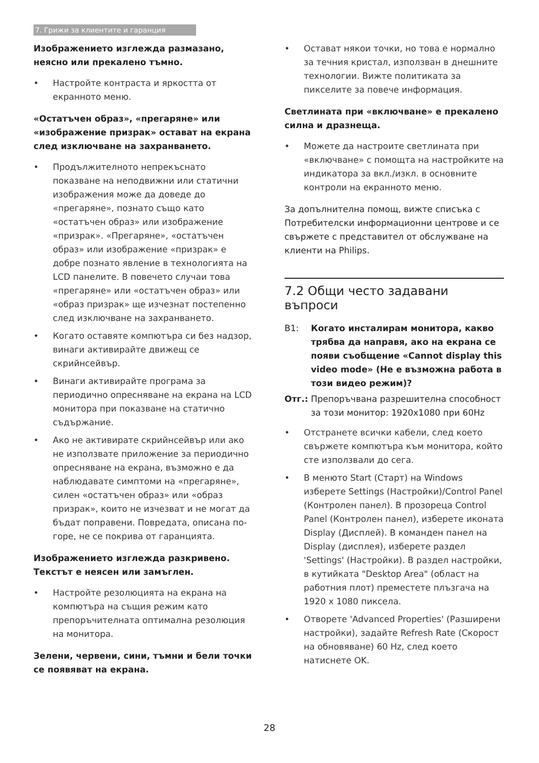7. Грижи за клиентите и гаранция
Изображението изглежда размазано, неясно или прекалено тъмно.
• Настройте контраста и яркостта от екранното меню.
«Остатъчен образ», «прегаряне» или «изображение призрак» остават на екрана след изключване на захранването.
• Продължителното непрекъснато показване на неподвижни или статични изображения може да доведе до «прегаряне», познато също като «остатъчен образ» или изображение «призрак». «Прегаряне», «остатъчен образ» или изображение «призрак» е добре познато явление в технологията на LCD панелите. В повечето случаи това «прегаряне» или «остатъчен образ» или «образ призрак» ще изчезнат постепенно след изключване на захранването.
• Когато оставяте компютъра си без надзор, винаги активирайте движещ се скрийнсейвър.
• Винаги активирайте програма за периодично опресняване на екрана на LCD монитора при показване на статично съдържание.
• Ако не активирате скрийнсейвър или ако не използвате приложение за периодично опресняване на екрана, възможно е да наблюдавате симптоми на «прегаряне», силен «остатъчен образ» или «образ призрак», които не изчезват и не могат да бъдат поправени. Повредата, описана по-горе, не се покрива от гаранцията.
Изображението изглежда разкривено. Текстът е неясен или замъглен.
• Настройте резолюцията на екрана на компютъра на същия режим като препоръчителната оптимална резолюция на монитора.
Зелени, червени, сини, тъмни и бели точки се появяват на екрана.
• Остават някои точки, но това е нормално за течния кристал, използван в днешните технологии. Вижте политиката за пикселите за повече информация.
Светлината при «включване» е прекалено силна и дразнеща.
• Можете да настроите светлината при «включване» с помощта на настройките на индикатора за вкл./изкл. в основните контроли на екранното меню.
За допълнителна помощ, вижте списъка с Потребителски информационни центрове и се свържете с представител от обслужване на клиенти на Philips.
7.2 Общи често задавани въпроси
В1: Когато инсталирам монитора, какво трябва да направя, ако на екрана се появи съобщение «Cannot display this video mode» (Не е възможна работа в този видео режим)?
Отг.: Препоръчвана разрешителна способност за този монитор: 1920x1080 при 60Hz
• Отстранете всички кабели, след което свържете компютъра към монитора, който сте използвали до сега.
• В менюто Start (Старт) на Windows изберете Settings (Настройки)/Control Panel (Контролен панел). В прозореца Control Panel (Контролен панел), изберете иконата Display (Дисплей). В команден панел на Display (дисплея), изберете раздел 'Settings' (Настройки). В раздел настройки, в кутийката "Desktop Area" (област на работния плот) преместете плъзгача на 1920 x 1080 пиксела.
• Отворете 'Advanced Properties' (Разширени настройки), задайте Refresh Rate (Скорост на обновяване) 60 Hz, след което натиснете OK.
28